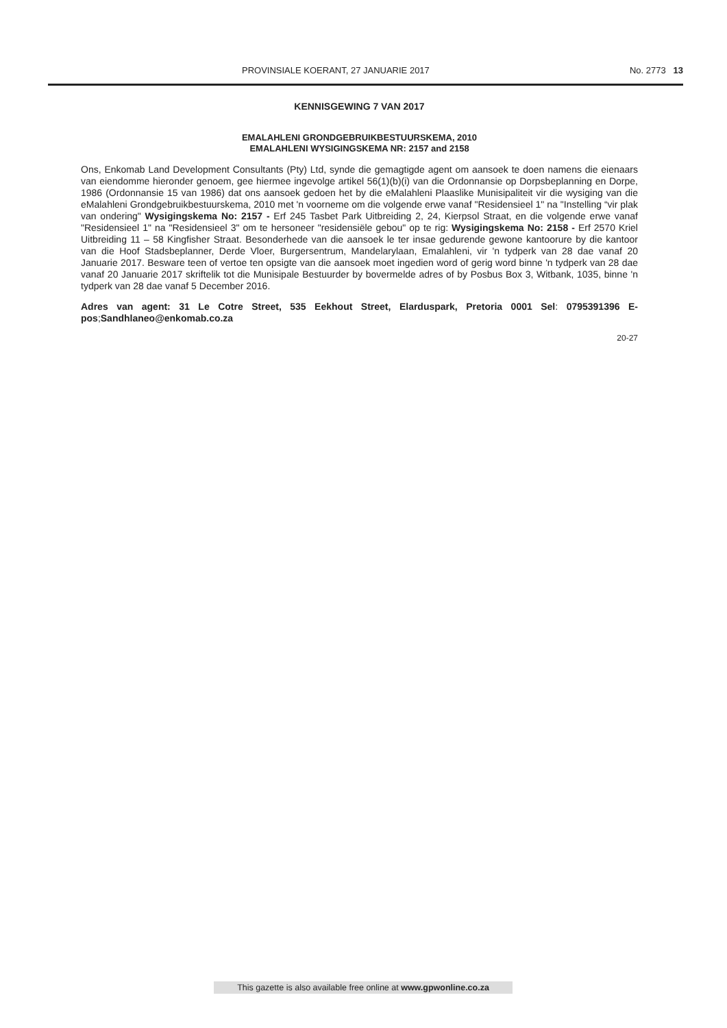PROVINSIALE KOERANT, 27 JANUARIE 2017 No. 2773 13
KENNISGEWING 7 VAN 2017
EMALAHLENI GRONDGEBRUIKBESTUURSKEMA, 2010
EMALAHLENI WYSIGINGSKEMA NR: 2157 and 2158
Ons, Enkomab Land Development Consultants (Pty) Ltd, synde die gemagtigde agent om aansoek te doen namens die eienaars van eiendomme hieronder genoem, gee hiermee ingevolge artikel 56(1)(b)(i) van die Ordonnansie op Dorpsbeplanning en Dorpe, 1986 (Ordonnansie 15 van 1986) dat ons aansoek gedoen het by die eMalahleni Plaaslike Munisipaliteit vir die wysiging van die eMalahleni Grondgebruikbestuurskema, 2010 met 'n voorneme om die volgende erwe vanaf "Residensieel 1" na "Instelling “vir plak van ondering" Wysigingskema No: 2157 - Erf 245 Tasbet Park Uitbreiding 2, 24, Kierpsol Straat, en die volgende erwe vanaf "Residensieel 1" na "Residensieel 3" om te hersoneer "residensiële gebou" op te rig: Wysigingskema No: 2158 - Erf 2570 Kriel Uitbreiding 11 – 58 Kingfisher Straat. Besonderhede van die aansoek le ter insae gedurende gewone kantoorure by die kantoor van die Hoof Stadsbeplanner, Derde Vloer, Burgersentrum, Mandelarylaan, Emalahleni, vir 'n tydperk van 28 dae vanaf 20 Januarie 2017. Besware teen of vertoe ten opsigte van die aansoek moet ingedien word of gerig word binne 'n tydperk van 28 dae vanaf 20 Januarie 2017 skriftelik tot die Munisipale Bestuurder by bovermelde adres of by Posbus Box 3, Witbank, 1035, binne 'n tydperk van 28 dae vanaf 5 December 2016.
Adres van agent: 31 Le Cotre Street, 535 Eekhout Street, Elarduspark, Pretoria 0001 Sel: 0795391396 E-pos;Sandhlaneo@enkomab.co.za
20-27
This gazette is also available free online at www.gpwonline.co.za